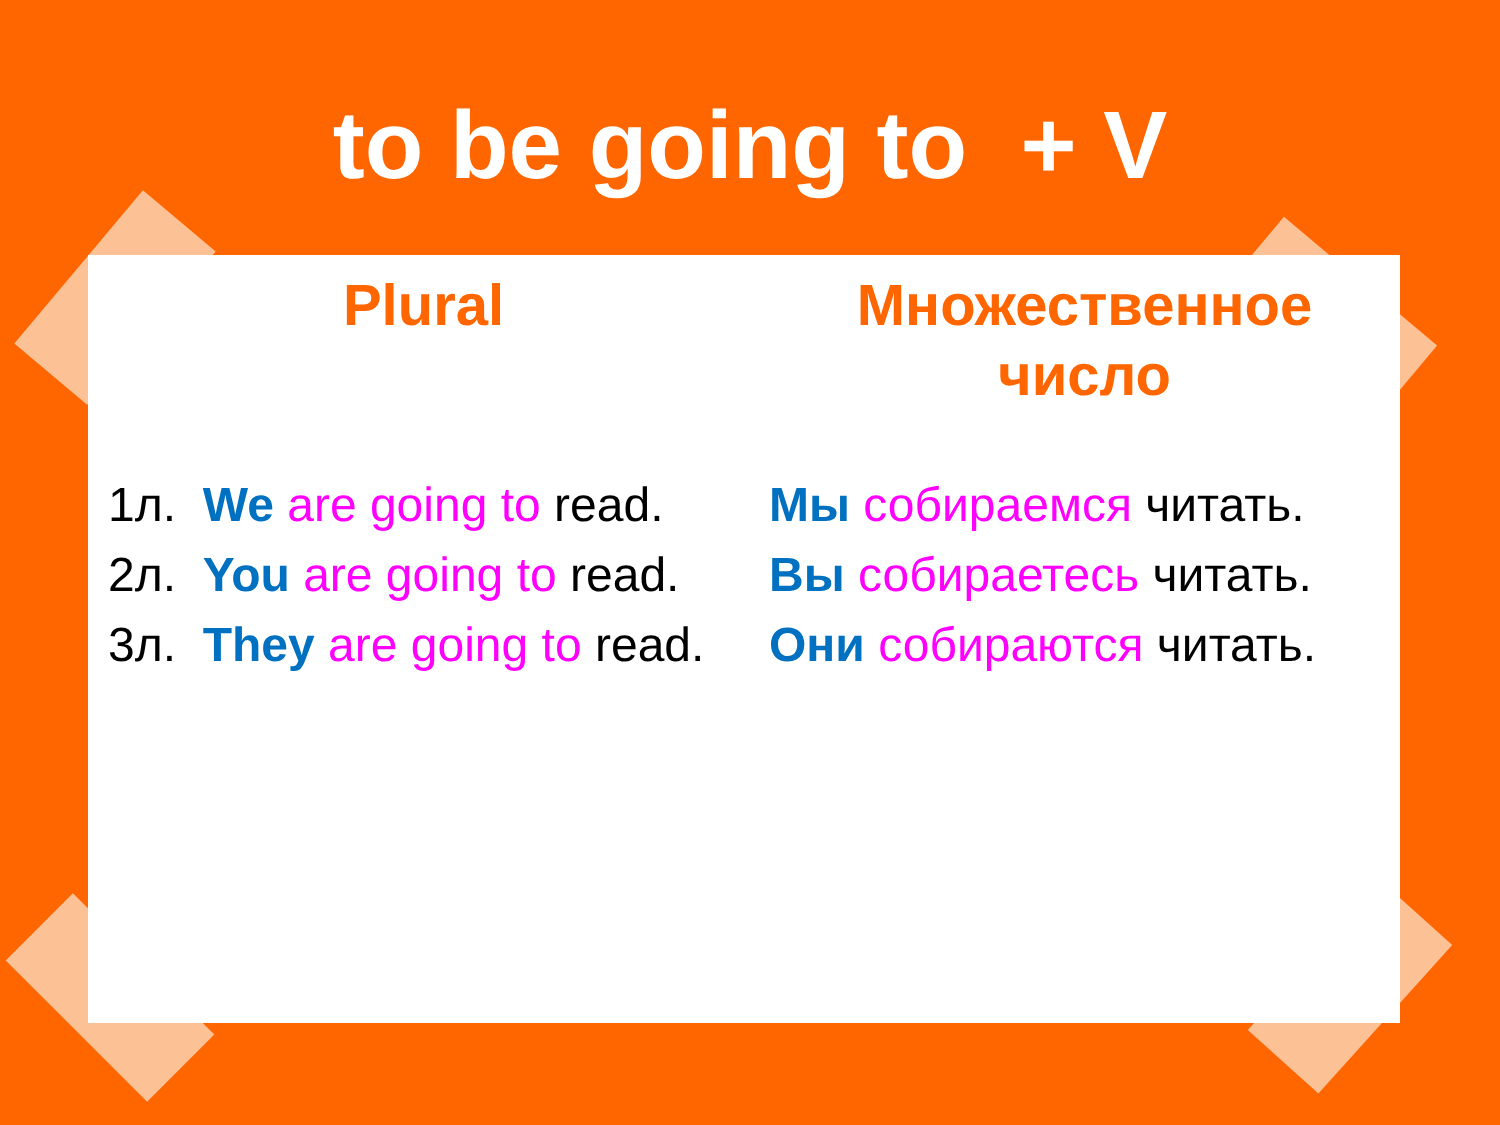to be going to + V
Plural
1л. We are going to read.
2л. You are going to read.
3л. They are going to read.
Множественное
число
Мы собираемся читать.
Вы собираетесь читать.
Они собираются читать.